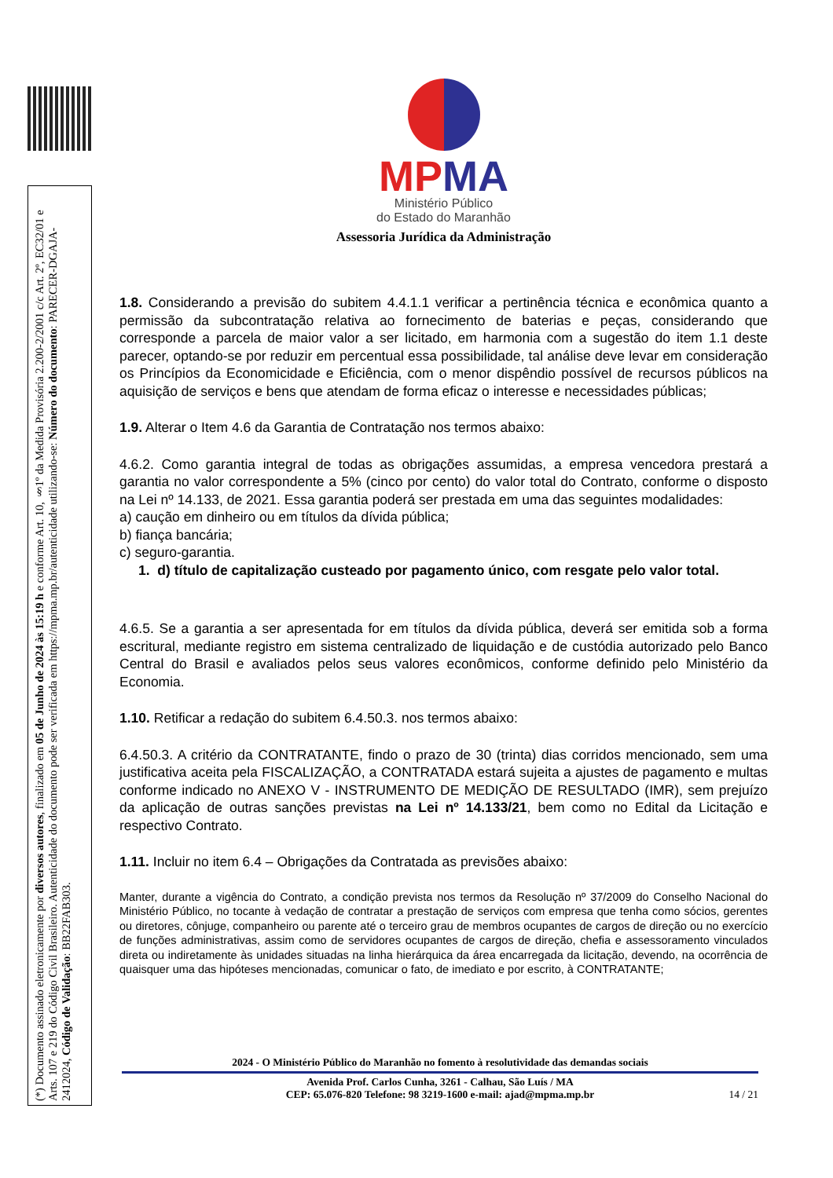(*) Documento assinado eletronicamente por diversos autores, finalizado em 05 de Junho de 2024 às 15:19 h e conforme Art. 10, §1º da Medida Provisória 2.200-2/2001 c/c Art. 2º, EC32/01 e Arts. 107 e 219 do Código Civil Brasileiro. Autenticidade do documento pode ser verificada em https://mpma.mp.br/autenticidade utilizando-se: Número do documento: PARECER-DGAJA-2412024, Código de Validação: BB22FAB303.
MP MA
Ministério Público
do Estado do Maranhão
Assessoria Jurídica da Administração
1.8. Considerando a previsão do subitem 4.4.1.1 verificar a pertinência técnica e econômica quanto a permissão da subcontratação relativa ao fornecimento de baterias e peças, considerando que corresponde a parcela de maior valor a ser licitado, em harmonia com a sugestão do item 1.1 deste parecer, optando-se por reduzir em percentual essa possibilidade, tal análise deve levar em consideração os Princípios da Economicidade e Eficiência, com o menor dispêndio possível de recursos públicos na aquisição de serviços e bens que atendam de forma eficaz o interesse e necessidades públicas;
1.9. Alterar o Item 4.6 da Garantia de Contratação nos termos abaixo:
4.6.2. Como garantia integral de todas as obrigações assumidas, a empresa vencedora prestará a garantia no valor correspondente a 5% (cinco por cento) do valor total do Contrato, conforme o disposto na Lei nº 14.133, de 2021. Essa garantia poderá ser prestada em uma das seguintes modalidades:
a) caução em dinheiro ou em títulos da dívida pública;
b) fiança bancária;
c) seguro-garantia.
1. d) título de capitalização custeado por pagamento único, com resgate pelo valor total.
4.6.5. Se a garantia a ser apresentada for em títulos da dívida pública, deverá ser emitida sob a forma escritural, mediante registro em sistema centralizado de liquidação e de custódia autorizado pelo Banco Central do Brasil e avaliados pelos seus valores econômicos, conforme definido pelo Ministério da Economia.
1.10. Retificar a redação do subitem 6.4.50.3. nos termos abaixo:
6.4.50.3. A critério da CONTRATANTE, findo o prazo de 30 (trinta) dias corridos mencionado, sem uma justificativa aceita pela FISCALIZAÇÃO, a CONTRATADA estará sujeita a ajustes de pagamento e multas conforme indicado no ANEXO V - INSTRUMENTO DE MEDIÇÃO DE RESULTADO (IMR), sem prejuízo da aplicação de outras sanções previstas na Lei nº 14.133/21, bem como no Edital da Licitação e respectivo Contrato.
1.11. Incluir no item 6.4 – Obrigações da Contratada as previsões abaixo:
Manter, durante a vigência do Contrato, a condição prevista nos termos da Resolução nº 37/2009 do Conselho Nacional do Ministério Público, no tocante à vedação de contratar a prestação de serviços com empresa que tenha como sócios, gerentes ou diretores, cônjuge, companheiro ou parente até o terceiro grau de membros ocupantes de cargos de direção ou no exercício de funções administrativas, assim como de servidores ocupantes de cargos de direção, chefia e assessoramento vinculados direta ou indiretamente às unidades situadas na linha hierárquica da área encarregada da licitação, devendo, na ocorrência de quaisquer uma das hipóteses mencionadas, comunicar o fato, de imediato e por escrito, à CONTRATANTE;
2024 - O Ministério Público do Maranhão no fomento à resolutividade das demandas sociais
Avenida Prof. Carlos Cunha, 3261 - Calhau, São Luís / MA
CEP: 65.076-820 Telefone: 98 3219-1600 e-mail: ajad@mpma.mp.br
14 / 21